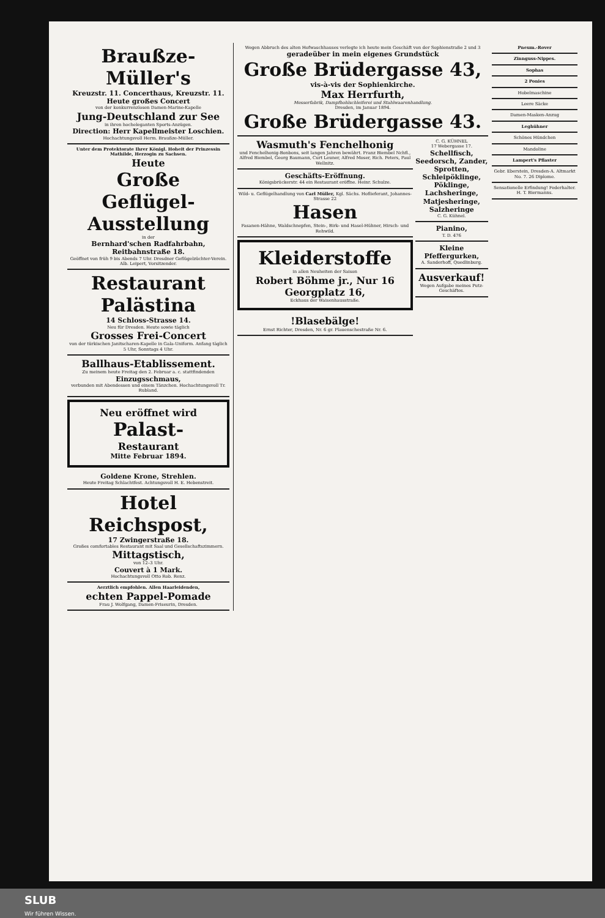Braußze-Müller's
Kreuzstr. 11. Concerthaus, Kreuzstr. 11.
Heute großes Concert
von der konkurrenzlosen Damen-Marine-Kapelle
Jung-Deutschland zur See
in ihren hocheleganten Sports-Anzügen.
Direction: Herr Kapellmeister Loschien.
Hochachtungsvoll Herm. Braußze-Müller.
Unter dem Protektorate Ihrer Königl. Hoheit der Prinzessin Mathilde, Herzogin zu Sachsen.
Heute
Große Geflügel-Ausstellung
in der
Bernhard'schen Radfahrbahn, Reitbahnstraße 18.
Geöffnet von früh 9 bis Abends 7 Uhr. Dresdner Geflügelzüchter-Verein. Alb. Leipert, Vorsitzender.
Restaurant Palästina
14 Schloss-Strasse 14.
Neu für Dresden. Heute sowie täglich
Grosses Frei-Concert
von der türkischen Janitscharen-Kapelle in Gala-Uniform. Anfang täglich 5 Uhr, Sonntags 4 Uhr.
Ballhaus-Etablissement.
Zu meinem heute Freitag den 2. Februar a. c. stattfindenden
Einzugsschmaus,
verbunden mit Abendessen und einem Tänzchen. Hochachtungsvoll Tr. Rubland.
Neu eröffnet wird
Palast-
Restaurant
Mitte Februar 1894.
Goldene Krone, Strehlen.
Heute Freitag Schlachtfest. Achtungsvoll H. E. Hebenstreit.
Hotel Reichspost,
17 Zwingerstraße 18.
Großes comfortables Restaurant mit Saal und Gesellschaftszimmern.
Mittagstisch,
von 12–3 Uhr.
Couvert à 1 Mark.
Hochachtungsvoll Otto Rob. Renz.
Aerztlich empfohlen. Allen Haarleidenden,
echten Pappel-Pomade
Frau J. Wolfgang, Damen-Friseurin, Dresden.
Wegen Abbruch des alten Hofwaschhauses verlegte ich heute mein Geschäft von der Sophienstraße 2 und 3
geradeüber in mein eigenes Grundstück
Große Brüdergasse 43,
vis-à-vis der Sophienkirche.
Max Herrfurth,
Messerfabrik, Dampfhohlschleiferei und Stahlwaarenhandlung.
Dresden, im Januar 1894.
Große Brüdergasse 43.
Wasmuth's Fenchelhonig
und Fenchelhonig-Bonbons, seit langen Jahren bewährt. Franz Biembel Nchfl., Alfred Biembel, Georg Baumann, Curt Leuner, Alfred Moser, Rich. Peters, Paul Wellnitz.
Geschäfts-Eröffnung.
Königsbrückerstr. 44 ein Restaurant eröffne. Heinr. Schulze.
Wild- u. Geflügelhandlung von Carl Müller, Kgl. Sächs. Hoflieferant, Johannes-Strasse 22
Hasen
Fasanen-Hähne, Waldschnepfen, Stein-, Birk- und Hasel-Hühner, Hirsch- und Rehwild.
Kleiderstoffe
in allen Neuheiten der Saison
Robert Böhme jr., Nur 16 Georgplatz 16,
Eckhaus der Waisenhausstraße.
!Blasebälge!
Ernst Richter, Dresden, Nr. 6 gr. Plauenschestraße Nr. 6.
C. G. KÜHNEL
17 Webergasse 17.
Schellfisch, Seedorsch, Zander, Sprotten, Schleipöklinge, Pöklinge, Lachsheringe, Matjesheringe, Salzheringe
C. G. Kühnel.
Pianino,
T. D. 476
Kleine Pfeffergurken,
A. Sanderhoff, Quedlinburg.
Ausverkauf!
Wegen Aufgabe meines Putz-Geschäftes.
Pneum.-Rover
Zinnguss-Nippes.
Sophas
2 Ponies
Hobelmaschine
Leere Säcke
Damen-Masken-Anzug
Leghühner
Schönes Hündchen
Mandoline
Lampert's Pflaster
Gebr. Eberstein, Dresden-A. Altmarkt No. 7. 26 Diplome.
Sensationelle Erfindung! Federhalter. H. T. Biermanns.
SLUB
Wir führen Wissen.